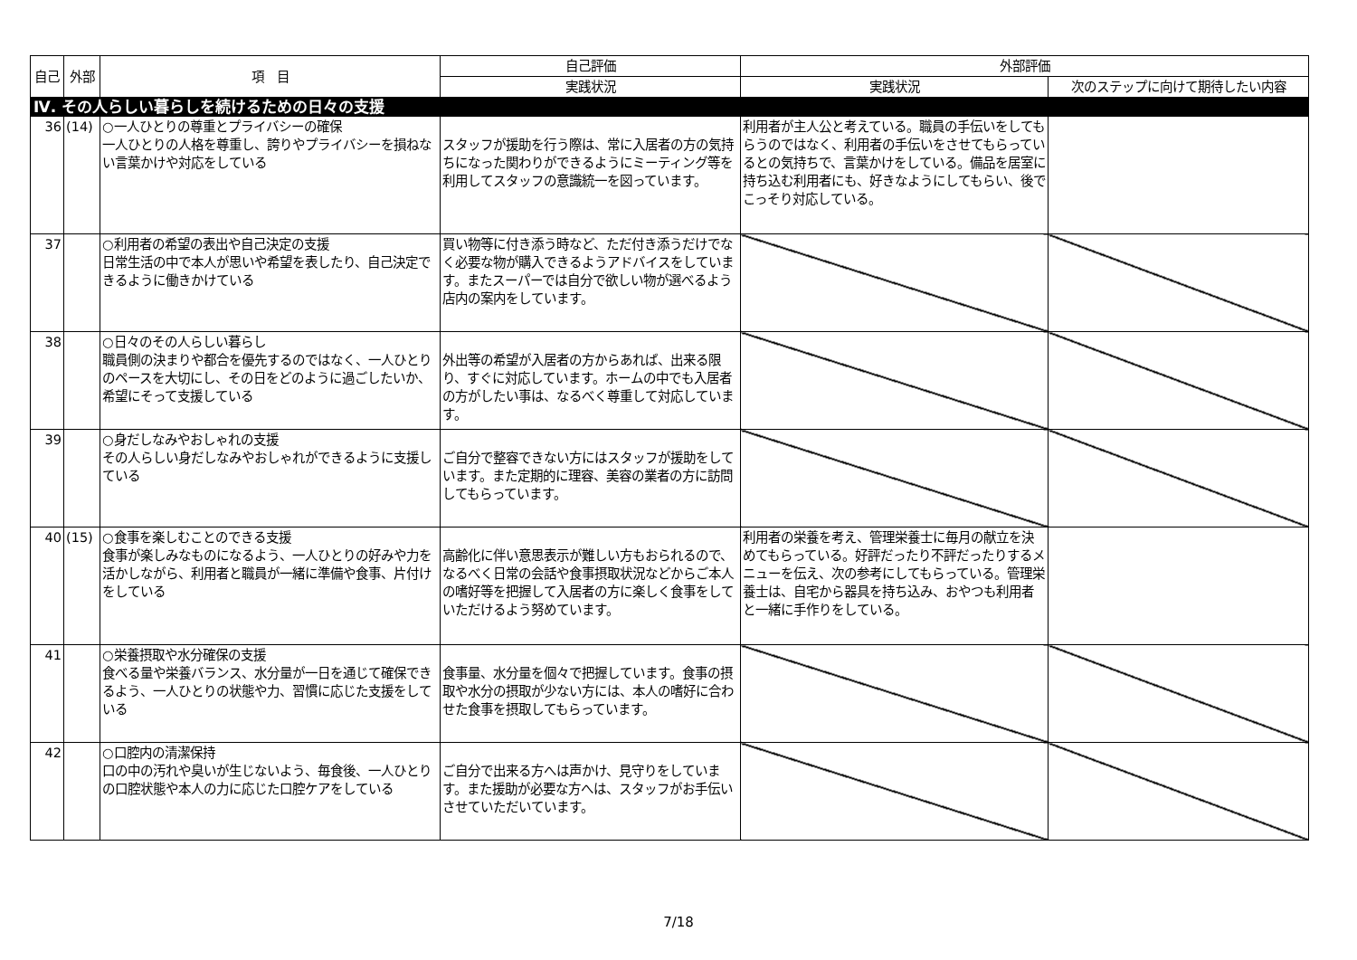| 自己 | 外部 | 項 目 | 自己評価 | 外部評価 | |
| --- | --- | --- | --- | --- | --- |
| | | | 実践状況 | 実践状況 | 次のステップに向けて期待したい内容 |
| Ⅳ. その人らしい暮らしを続けるための日々の支援 | | | | | |
| 36 | (14) | ○一人ひとりの尊重とプライバシーの確保 一人ひとりの人格を尊重し、誇りやプライバシーを損ねない言葉かけや対応をしている | スタッフが援助を行う際は、常に入居者の方の気持ちになった関わりができるようにミーティング等を利用してスタッフの意識統一を図っています。 | 利用者が主人公と考えている。職員の手伝いをしてもらうのではなく、利用者の手伝いをさせてもらっているとの気持ちで、言葉かけをしている。備品を居室に持ち込む利用者にも、好きなようにしてもらい、後でこっそり対応している。 | |
| 37 | | ○利用者の希望の表出や自己決定の支援 日常生活の中で本人が思いや希望を表したり、自己決定できるように働きかけている | 買い物等に付き添う時など、ただ付き添うだけでなく必要な物が購入できるようアドバイスをしています。またスーパーでは自分で欲しい物が選べるよう店内の案内をしています。 | | |
| 38 | | ○日々のその人らしい暮らし 職員側の決まりや都合を優先するのではなく、一人ひとりのペースを大切にし、その日をどのように過ごしたいか、希望にそって支援している | 外出等の希望が入居者の方からあれば、出来る限り、すぐに対応しています。ホームの中でも入居者の方がしたい事は、なるべく尊重して対応しています。 | | |
| 39 | | ○身だしなみやおしゃれの支援 その人らしい身だしなみやおしゃれができるように支援している | ご自分で整容できない方にはスタッフが援助をしています。また定期的に理容、美容の業者の方に訪問してもらっています。 | | |
| 40 | (15) | ○食事を楽しむことのできる支援 食事が楽しみなものになるよう、一人ひとりの好みや力を活かしながら、利用者と職員が一緒に準備や食事、片付けをしている | 高齢化に伴い意思表示が難しい方もおられるので、なるべく日常の会話や食事摂取状況などからご本人の嗜好等を把握して入居者の方に楽しく食事をしていただけるよう努めています。 | 利用者の栄養を考え、管理栄養士に毎月の献立を決めてもらっている。好評だったり不評だったりするメニューを伝え、次の参考にしてもらっている。管理栄養士は、自宅から器具を持ち込み、おやつも利用者と一緒に手作りをしている。 | |
| 41 | | ○栄養摂取や水分確保の支援 食べる量や栄養バランス、水分量が一日を通じて確保できるよう、一人ひとりの状態や力、習慣に応じた支援をしている | 食事量、水分量を個々で把握しています。食事の摂取や水分の摂取が少ない方には、本人の嗜好に合わせた食事を摂取してもらっています。 | | |
| 42 | | ○口腔内の清潔保持 口の中の汚れや臭いが生じないよう、毎食後、一人ひとりの口腔状態や本人の力に応じた口腔ケアをしている | ご自分で出来る方へは声かけ、見守りをしています。また援助が必要な方へは、スタッフがお手伝いさせていただいています。 | | |
7/18